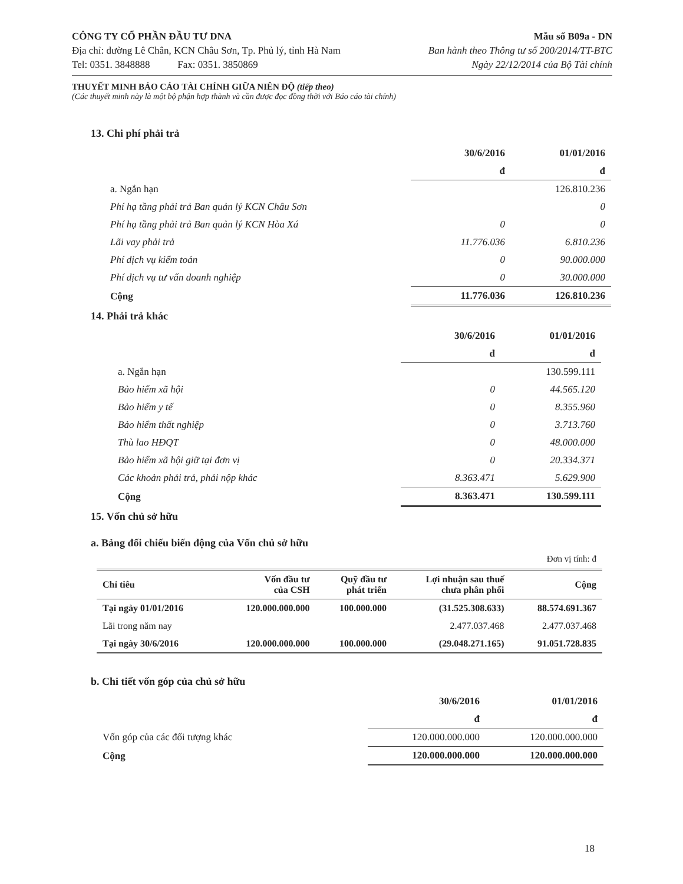CÔNG TY CỔ PHẦN ĐẦU TƯ DNA
Địa chỉ: đường Lê Chân, KCN Châu Sơn, Tp. Phủ lý, tỉnh Hà Nam
Tel: 0351. 3848888 Fax: 0351. 3850869
Mẫu số B09a - DN
Ban hành theo Thông tư số 200/2014/TT-BTC
Ngày 22/12/2014 của Bộ Tài chính
THUYẾT MINH BÁO CÁO TÀI CHÍNH GIỮA NIÊN ĐỘ (tiếp theo)
(Các thuyết minh này là một bộ phận hợp thành và cần được đọc đồng thời với Báo cáo tài chính)
13. Chi phí phải trả
| | 30/6/2016 | 01/01/2016 |
| | đ | đ |
| a. Ngắn hạn | | 126.810.236 |
| Phí hạ tầng phải trả Ban quản lý KCN Châu Sơn | | 0 |
| Phí hạ tầng phải trả Ban quản lý KCN Hòa Xá | 0 | 0 |
| Lãi vay phải trả | 11.776.036 | 6.810.236 |
| Phí dịch vụ kiểm toán | 0 | 90.000.000 |
| Phí dịch vụ tư vấn doanh nghiệp | 0 | 30.000.000 |
| Cộng | 11.776.036 | 126.810.236 |
14. Phải trả khác
| | 30/6/2016 | 01/01/2016 |
| | đ | đ |
| a. Ngắn hạn | | 130.599.111 |
| Bảo hiểm xã hội | 0 | 44.565.120 |
| Bảo hiểm y tế | 0 | 8.355.960 |
| Bảo hiểm thất nghiệp | 0 | 3.713.760 |
| Thù lao HĐQT | 0 | 48.000.000 |
| Bảo hiểm xã hội giữ tại đơn vị | 0 | 20.334.371 |
| Các khoản phải trả, phải nộp khác | 8.363.471 | 5.629.900 |
| Cộng | 8.363.471 | 130.599.111 |
15. Vốn chủ sở hữu
a. Bảng đối chiếu biến động của Vốn chủ sở hữu
Đơn vị tính: đ
| Chỉ tiêu | Vốn đầu tư của CSH | Quỹ đầu tư phát triển | Lợi nhuận sau thuế chưa phân phối | Cộng |
| --- | --- | --- | --- | --- |
| Tại ngày 01/01/2016 | 120.000.000.000 | 100.000.000 | (31.525.308.633) | 88.574.691.367 |
| Lãi trong năm nay | | | 2.477.037.468 | 2.477.037.468 |
| Tại ngày 30/6/2016 | 120.000.000.000 | 100.000.000 | (29.048.271.165) | 91.051.728.835 |
b. Chi tiết vốn góp của chủ sở hữu
| | 30/6/2016 | 01/01/2016 |
| | đ | đ |
| Vốn góp của các đối tượng khác | 120.000.000.000 | 120.000.000.000 |
| Cộng | 120.000.000.000 | 120.000.000.000 |
18